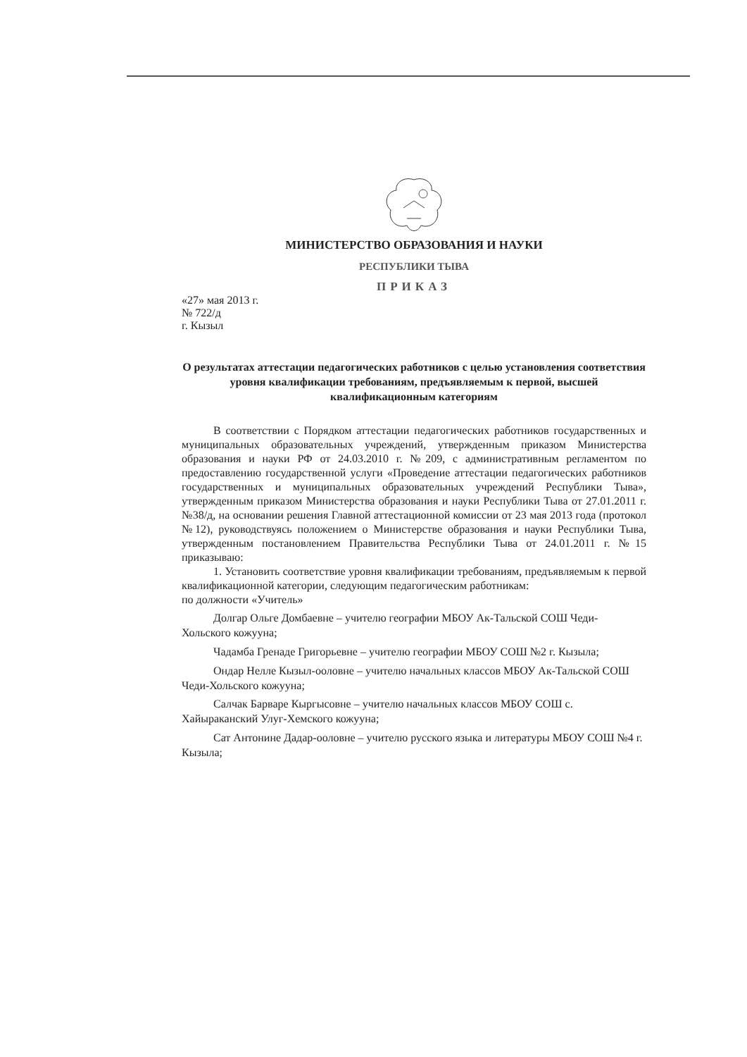МИНИСТЕРСТВО ОБРАЗОВАНИЯ И НАУКИ
РЕСПУБЛИКИ ТЫВА
ПРИКАЗ
«27» мая 2013 г.
№ 722/д
г. Кызыл
О результатах аттестации педагогических работников с целью установления соответствия уровня квалификации требованиям, предъявляемым к первой, высшей квалификационным категориям
В соответствии с Порядком аттестации педагогических работников государственных и муниципальных образовательных учреждений, утвержденным приказом Министерства образования и науки РФ от 24.03.2010 г. №209, с административным регламентом по предоставлению государственной услуги «Проведение аттестации педагогических работников государственных и муниципальных образовательных учреждений Республики Тыва», утвержденным приказом Министерства образования и науки Республики Тыва от 27.01.2011 г. №38/д, на основании решения Главной аттестационной комиссии от 23 мая 2013 года (протокол №12), руководствуясь положением о Министерстве образования и науки Республики Тыва, утвержденным постановлением Правительства Республики Тыва от 24.01.2011 г. №15 приказываю:
1. Установить соответствие уровня квалификации требованиям, предъявляемым к первой квалификационной категории, следующим педагогическим работникам:
по должности «Учитель»
Долгар Ольге Домбаевне – учителю географии МБОУ Ак-Тальской СОШ Чеди-Хольского кожууна;
Чадамба Гренаде Григорьевне – учителю географии МБОУ СОШ №2 г. Кызыла;
Ондар Нелле Кызыл-ооловне – учителю начальных классов МБОУ Ак-Тальской СОШ Чеди-Хольского кожууна;
Салчак Барваре Кыргысовне – учителю начальных классов МБОУ СОШ с. Хайыраканский Улуг-Хемского кожууна;
Сат Антонине Дадар-ооловне – учителю русского языка и литературы МБОУ СОШ №4 г. Кызыла;